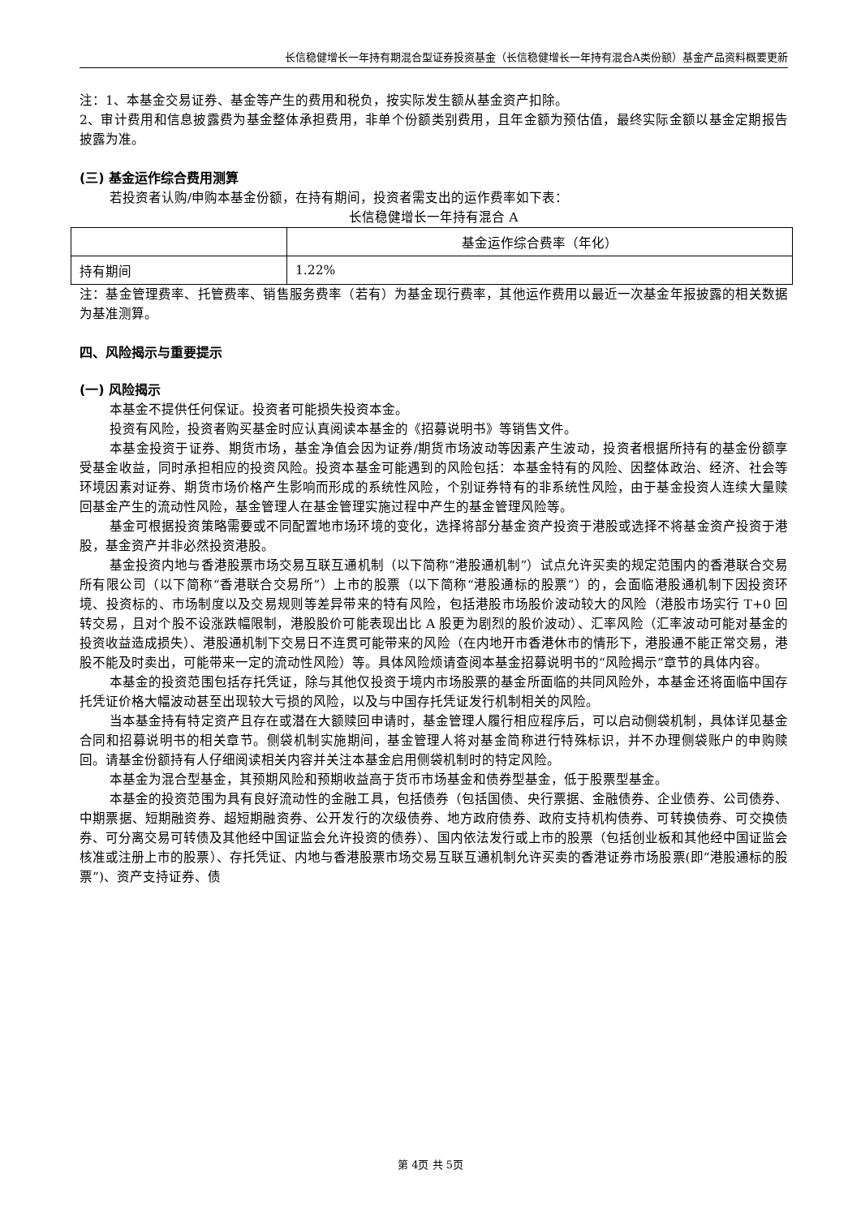长信稳健增长一年持有期混合型证券投资基金（长信稳健增长一年持有混合A类份额）基金产品资料概要更新
注：1、本基金交易证券、基金等产生的费用和税负，按实际发生额从基金资产扣除。
2、审计费用和信息披露费为基金整体承担费用，非单个份额类别费用，且年金额为预估值，最终实际金额以基金定期报告披露为准。
(三) 基金运作综合费用测算
若投资者认购/申购本基金份额，在持有期间，投资者需支出的运作费率如下表：
长信稳健增长一年持有混合 A
| | 基金运作综合费率（年化） |
| 持有期间 | 1.22% |
注：基金管理费率、托管费率、销售服务费率（若有）为基金现行费率，其他运作费用以最近一次基金年报披露的相关数据为基准测算。
四、风险揭示与重要提示
(一) 风险揭示
本基金不提供任何保证。投资者可能损失投资本金。
投资有风险，投资者购买基金时应认真阅读本基金的《招募说明书》等销售文件。
本基金投资于证券、期货市场，基金净值会因为证券/期货市场波动等因素产生波动，投资者根据所持有的基金份额享受基金收益，同时承担相应的投资风险。投资本基金可能遇到的风险包括：本基金特有的风险、因整体政治、经济、社会等环境因素对证券、期货市场价格产生影响而形成的系统性风险，个别证券特有的非系统性风险，由于基金投资人连续大量赎回基金产生的流动性风险，基金管理人在基金管理实施过程中产生的基金管理风险等。
基金可根据投资策略需要或不同配置地市场环境的变化，选择将部分基金资产投资于港股或选择不将基金资产投资于港股，基金资产并非必然投资港股。
基金投资内地与香港股票市场交易互联互通机制（以下简称“港股通机制”）试点允许买卖的规定范围内的香港联合交易所有限公司（以下简称“香港联合交易所”）上市的股票（以下简称“港股通标的股票”）的，会面临港股通机制下因投资环境、投资标的、市场制度以及交易规则等差异带来的特有风险，包括港股市场股价波动较大的风险（港股市场实行 T+0 回转交易，且对个股不设涨跌幅限制，港股股价可能表现出比 A 股更为剧烈的股价波动）、汇率风险（汇率波动可能对基金的投资收益造成损失）、港股通机制下交易日不连贯可能带来的风险（在内地开市香港休市的情形下，港股通不能正常交易，港股不能及时卖出，可能带来一定的流动性风险）等。具体风险烦请查阅本基金招募说明书的“风险揭示”章节的具体内容。
本基金的投资范围包括存托凭证，除与其他仅投资于境内市场股票的基金所面临的共同风险外，本基金还将面临中国存托凭证价格大幅波动甚至出现较大亏损的风险，以及与中国存托凭证发行机制相关的风险。
当本基金持有特定资产且存在或潜在大额赎回申请时，基金管理人履行相应程序后，可以启动侧袋机制，具体详见基金合同和招募说明书的相关章节。侧袋机制实施期间，基金管理人将对基金简称进行特殊标识，并不办理侧袋账户的申购赎回。请基金份额持有人仔细阅读相关内容并关注本基金启用侧袋机制时的特定风险。
本基金为混合型基金，其预期风险和预期收益高于货币市场基金和债券型基金，低于股票型基金。
本基金的投资范围为具有良好流动性的金融工具，包括债券（包括国债、央行票据、金融债券、企业债券、公司债券、中期票据、短期融资券、超短期融资券、公开发行的次级债券、地方政府债券、政府支持机构债券、可转换债券、可交换债券、可分离交易可转债及其他经中国证监会允许投资的债券）、国内依法发行或上市的股票（包括创业板和其他经中国证监会核准或注册上市的股票）、存托凭证、内地与香港股票市场交易互联互通机制允许买卖的香港证券市场股票(即“港股通标的股票”)、资产支持证券、债
第 4页 共 5页